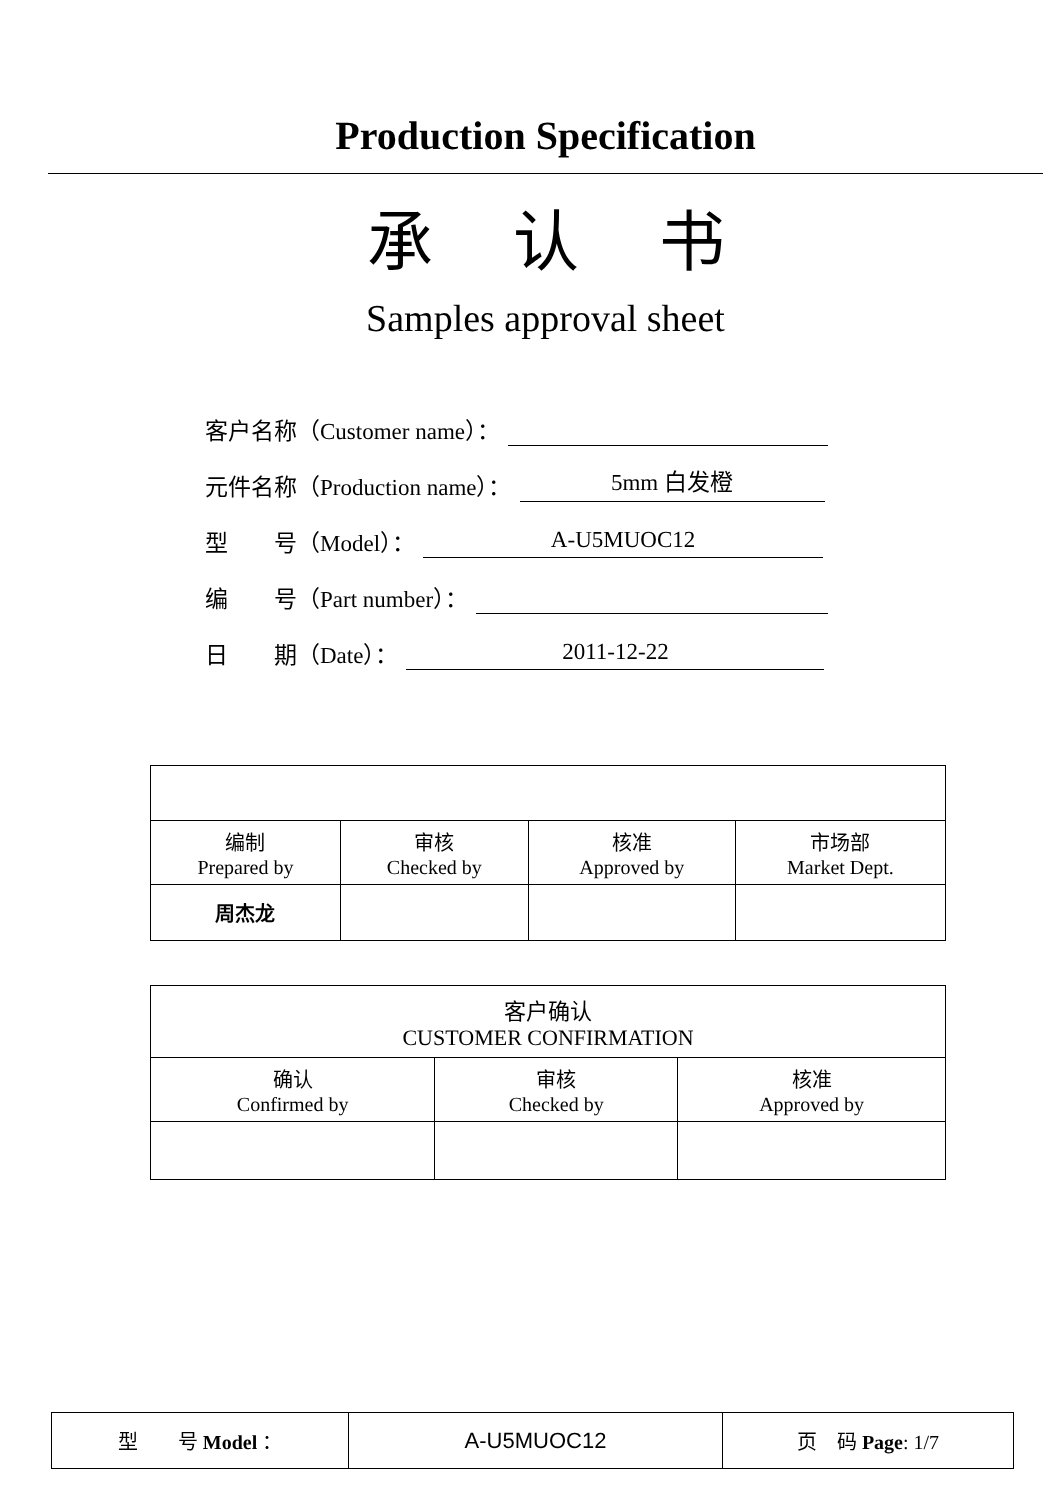Production Specification
承认书
Samples approval sheet
客户名称（Customer name）：
元件名称（Production name）： 5mm 白发橙
型　　号（Model）： A-U5MUOC12
编　　号（Part number）：
日　　期（Date）： 2011-12-22
| 编制 Prepared by | 审核 Checked by | 核准 Approved by | 市场部 Market Dept. |
| 周杰龙 | | | |
| 客户确认 CUSTOMER CONFIRMATION | | |
| 确认 Confirmed by | 审核 Checked by | 核准 Approved by |
| 型 号 Model ： | A-U5MUOC12 | 页 码 Page : 1/7 |